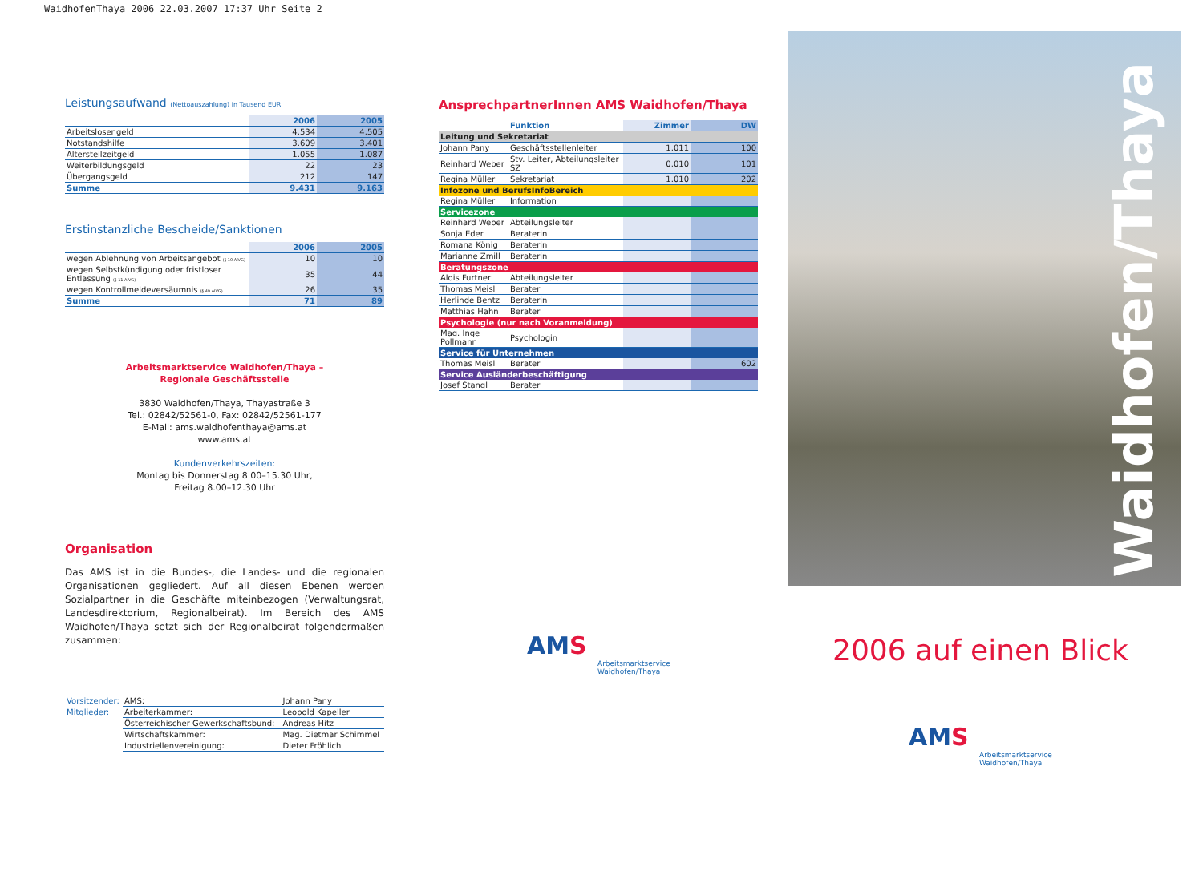WaidhofenThaya_2006 22.03.2007 17:37 Uhr Seite 2
Leistungsaufwand (Nettoauszahlung) in Tausend EUR
| | 2006 | 2005 |
| --- | --- | --- |
| Arbeitslosengeld | 4.534 | 4.505 |
| Notstandshilfe | 3.609 | 3.401 |
| Altersteilzeitgeld | 1.055 | 1.087 |
| Weiterbildungsgeld | 22 | 23 |
| Übergangsgeld | 212 | 147 |
| Summe | 9.431 | 9.163 |
Erstinstanzliche Bescheide/Sanktionen
| | 2006 | 2005 |
| --- | --- | --- |
| wegen Ablehnung von Arbeitsangebot (§ 10 AlVG) | 10 | 10 |
| wegen Selbstkündigung oder fristloser Entlassung (§ 11 AlVG) | 35 | 44 |
| wegen Kontrollmeldeversäumnis (§ 49 AlVG) | 26 | 35 |
| Summe | 71 | 89 |
Arbeitsmarktservice Waidhofen/Thaya –
Regionale Geschäftsstelle
3830 Waidhofen/Thaya, Thayastraße 3
Tel.: 02842/52561-0, Fax: 02842/52561-177
E-Mail: ams.waidhofenthaya@ams.at
www.ams.at
Kundenverkehrszeiten:
Montag bis Donnerstag 8.00–15.30 Uhr,
Freitag 8.00–12.30 Uhr
Organisation
Das AMS ist in die Bundes-, die Landes- und die regionalen Organisationen gegliedert. Auf all diesen Ebenen werden Sozialpartner in die Geschäfte miteinbezogen (Verwaltungsrat, Landesdirektorium, Regionalbeirat). Im Bereich des AMS Waidhofen/Thaya setzt sich der Regionalbeirat folgendermaßen zusammen:
| Vorsitzender: | AMS: | Johann Pany |
| Mitglieder: | Arbeiterkammer: | Leopold Kapeller |
| | Österreichischer Gewerkschaftsbund: | Andreas Hitz |
| | Wirtschaftskammer: | Mag. Dietmar Schimmel |
| | Industriellenvereinigung: | Dieter Fröhlich |
AnsprechpartnerInnen AMS Waidhofen/Thaya
| | Funktion | Zimmer | DW |
| --- | --- | --- | --- |
| Leitung und Sekretariat | | | |
| Johann Pany | Geschäftsstellenleiter | 1.011 | 100 |
| Reinhard Weber | Stv. Leiter, Abteilungsleiter SZ | 0.010 | 101 |
| Regina Müller | Sekretariat | 1.010 | 202 |
| Infozone und BerufsInfoBereich | | | |
| Regina Müller | Information | | |
| Servicezone | | | |
| Reinhard Weber | Abteilungsleiter | | |
| Sonja Eder | Beraterin | | |
| Romana König | Beraterin | | |
| Marianne Zmill | Beraterin | | |
| Beratungszone | | | |
| Alois Furtner | Abteilungsleiter | | |
| Thomas Meisl | Berater | | |
| Herlinde Bentz | Beraterin | | |
| Matthias Hahn | Berater | | |
| Psychologie (nur nach Voranmeldung) | | | |
| Mag. Inge Pollmann | Psychologin | | |
| Service für Unternehmen | | | |
| Thomas Meisl | Berater | | 602 |
| Service Ausländerbeschäftigung | | | |
| Josef Stangl | Berater | | |
AMS
Arbeitsmarktservice
Waidhofen/Thaya
Waidhofen/Thaya
2006 auf einen Blick
AMS
Arbeitsmarktservice
Waidhofen/Thaya